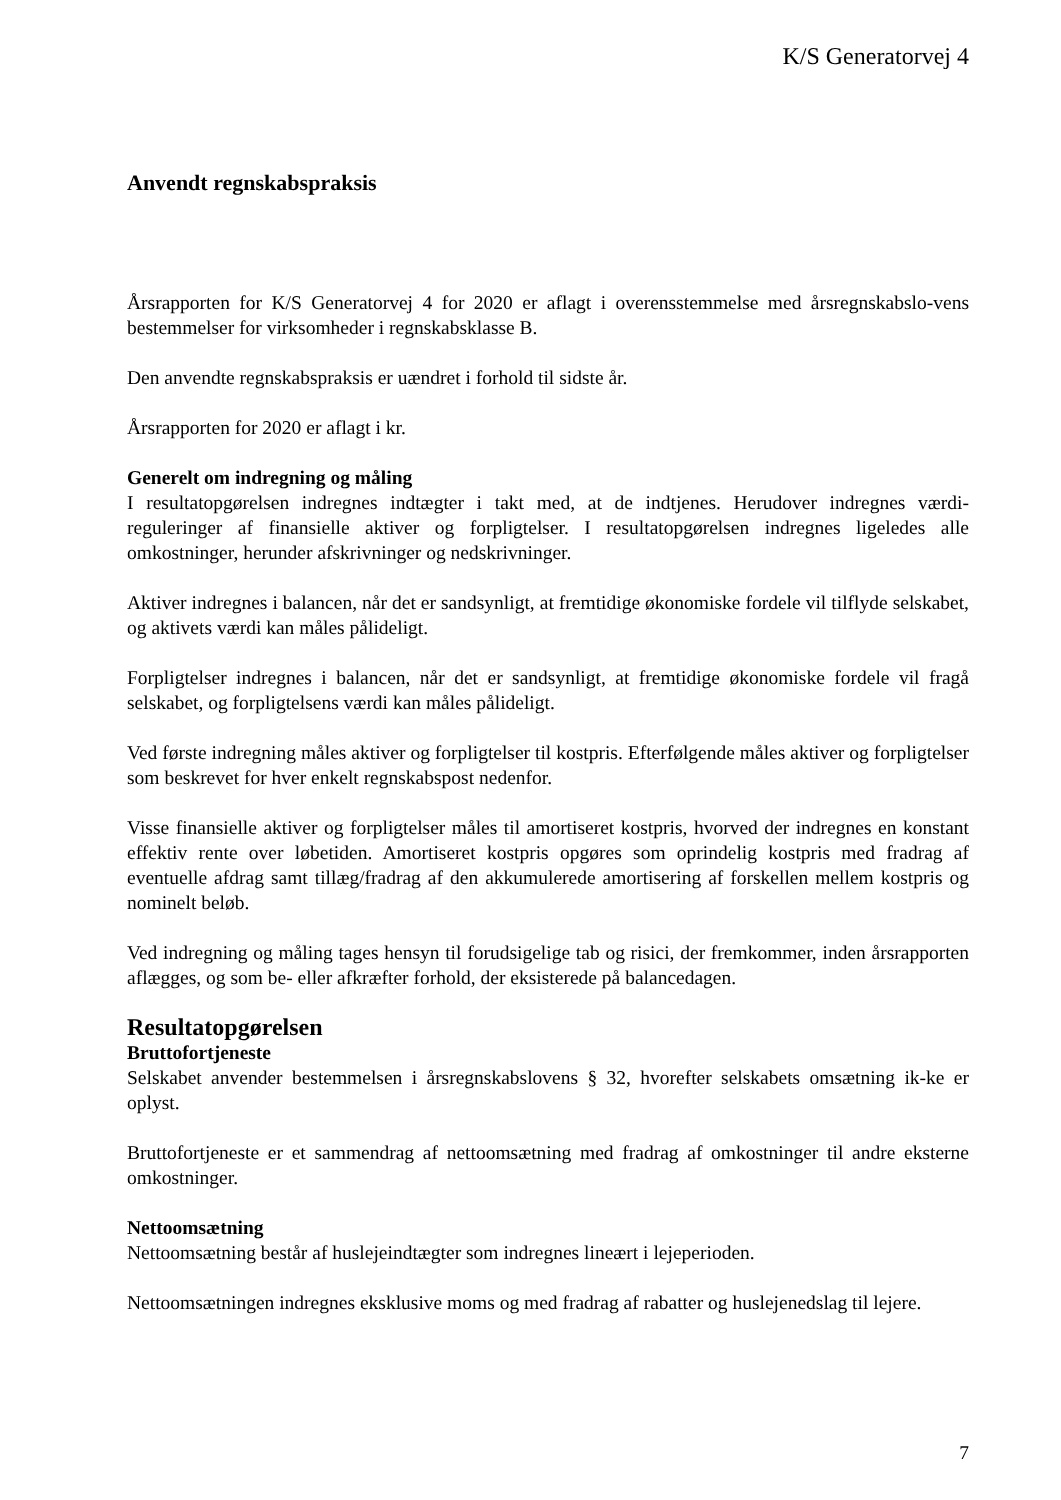K/S Generatorvej 4
Anvendt regnskabspraksis
Årsrapporten for K/S Generatorvej 4 for 2020 er aflagt i overensstemmelse med årsregnskabslo-vens bestemmelser for virksomheder i regnskabsklasse B.
Den anvendte regnskabspraksis er uændret i forhold til sidste år.
Årsrapporten for 2020 er aflagt i kr.
Generelt om indregning og måling
I resultatopgørelsen indregnes indtægter i takt med, at de indtjenes. Herudover indregnes værdi-reguleringer af finansielle aktiver og forpligtelser. I resultatopgørelsen indregnes ligeledes alle omkostninger, herunder afskrivninger og nedskrivninger.
Aktiver indregnes i balancen, når det er sandsynligt, at fremtidige økonomiske fordele vil tilflyde selskabet, og aktivets værdi kan måles pålideligt.
Forpligtelser indregnes i balancen, når det er sandsynligt, at fremtidige økonomiske fordele vil fragå selskabet, og forpligtelsens værdi kan måles pålideligt.
Ved første indregning måles aktiver og forpligtelser til kostpris. Efterfølgende måles aktiver og forpligtelser som beskrevet for hver enkelt regnskabspost nedenfor.
Visse finansielle aktiver og forpligtelser måles til amortiseret kostpris, hvorved der indregnes en konstant effektiv rente over løbetiden. Amortiseret kostpris opgøres som oprindelig kostpris med fradrag af eventuelle afdrag samt tillæg/fradrag af den akkumulerede amortisering af forskellen mellem kostpris og nominelt beløb.
Ved indregning og måling tages hensyn til forudsigelige tab og risici, der fremkommer, inden årsrapporten aflægges, og som be- eller afkræfter forhold, der eksisterede på balancedagen.
Resultatopgørelsen
Bruttofortjeneste
Selskabet anvender bestemmelsen i årsregnskabslovens § 32, hvorefter selskabets omsætning ik-ke er oplyst.
Bruttofortjeneste er et sammendrag af nettoomsætning med fradrag af omkostninger til andre eksterne omkostninger.
Nettoomsætning
Nettoomsætning består af huslejeindtægter som indregnes lineært i lejeperioden.
Nettoomsætningen indregnes eksklusive moms og med fradrag af rabatter og huslejenedslag til lejere.
7